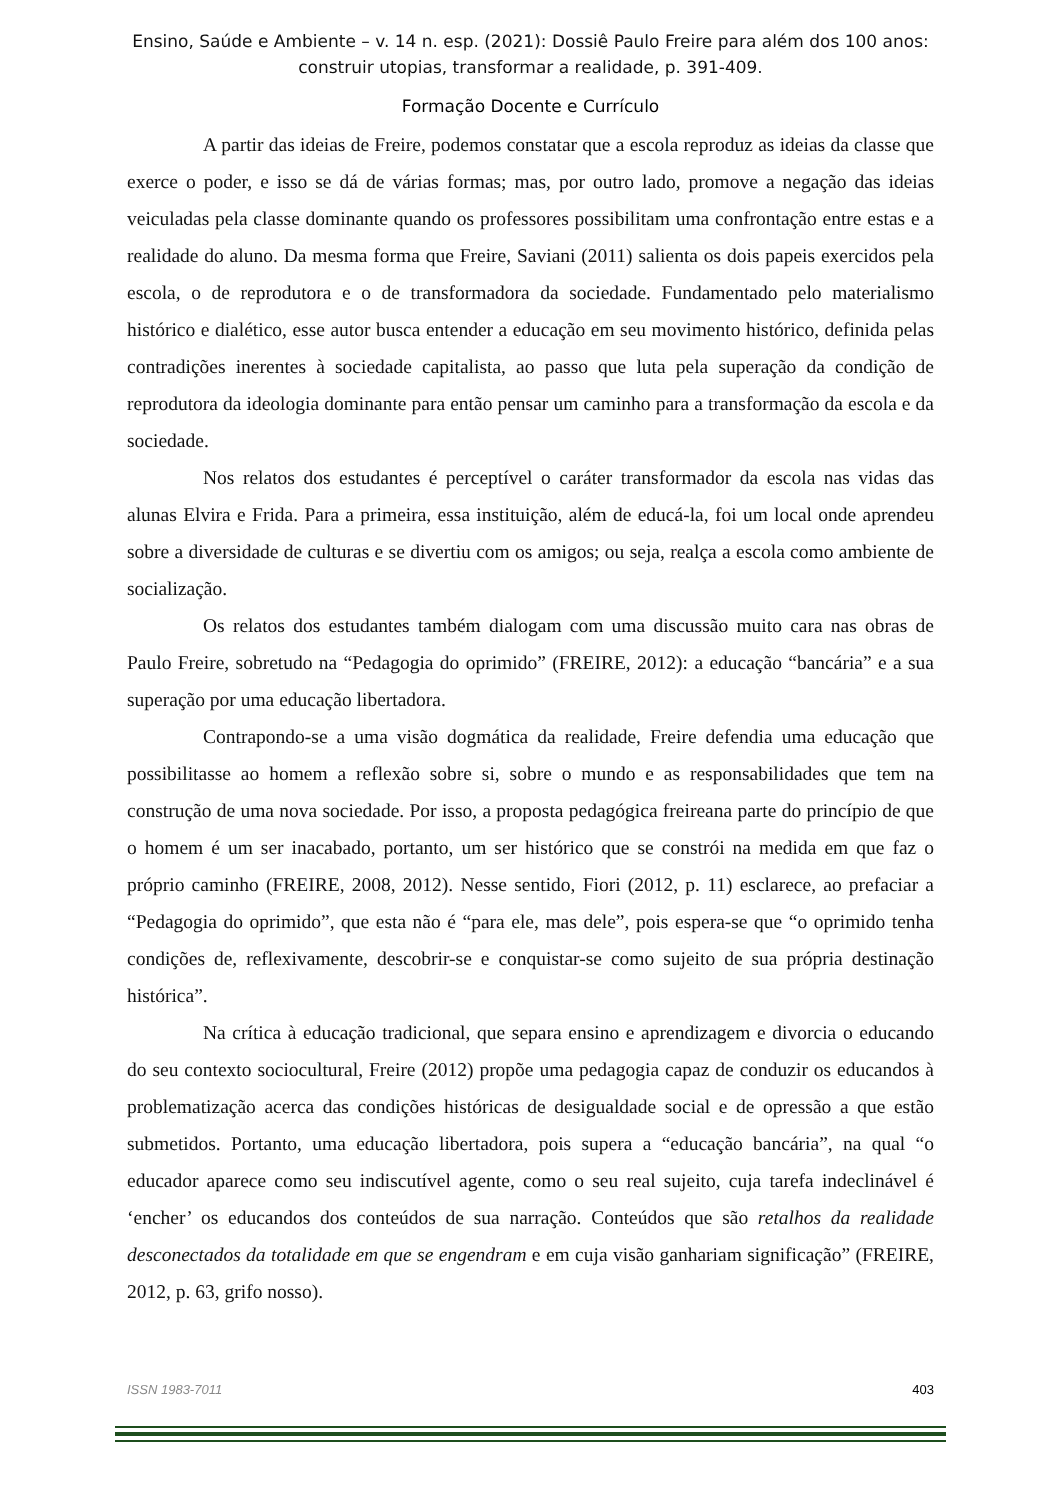Ensino, Saúde e Ambiente – v. 14 n. esp. (2021): Dossiê Paulo Freire para além dos 100 anos:
construir utopias, transformar a realidade, p. 391-409.
Formação Docente e Currículo
A partir das ideias de Freire, podemos constatar que a escola reproduz as ideias da classe que exerce o poder, e isso se dá de várias formas; mas, por outro lado, promove a negação das ideias veiculadas pela classe dominante quando os professores possibilitam uma confrontação entre estas e a realidade do aluno. Da mesma forma que Freire, Saviani (2011) salienta os dois papeis exercidos pela escola, o de reprodutora e o de transformadora da sociedade. Fundamentado pelo materialismo histórico e dialético, esse autor busca entender a educação em seu movimento histórico, definida pelas contradições inerentes à sociedade capitalista, ao passo que luta pela superação da condição de reprodutora da ideologia dominante para então pensar um caminho para a transformação da escola e da sociedade.
Nos relatos dos estudantes é perceptível o caráter transformador da escola nas vidas das alunas Elvira e Frida. Para a primeira, essa instituição, além de educá-la, foi um local onde aprendeu sobre a diversidade de culturas e se divertiu com os amigos; ou seja, realça a escola como ambiente de socialização.
Os relatos dos estudantes também dialogam com uma discussão muito cara nas obras de Paulo Freire, sobretudo na “Pedagogia do oprimido” (FREIRE, 2012): a educação “bancária” e a sua superação por uma educação libertadora.
Contrapondo-se a uma visão dogmática da realidade, Freire defendia uma educação que possibilitasse ao homem a reflexão sobre si, sobre o mundo e as responsabilidades que tem na construção de uma nova sociedade. Por isso, a proposta pedagógica freireana parte do princípio de que o homem é um ser inacabado, portanto, um ser histórico que se constrói na medida em que faz o próprio caminho (FREIRE, 2008, 2012). Nesse sentido, Fiori (2012, p. 11) esclarece, ao prefaciar a “Pedagogia do oprimido”, que esta não é “para ele, mas dele”, pois espera-se que “o oprimido tenha condições de, reflexivamente, descobrir-se e conquistar-se como sujeito de sua própria destinação histórica”.
Na crítica à educação tradicional, que separa ensino e aprendizagem e divorcia o educando do seu contexto sociocultural, Freire (2012) propõe uma pedagogia capaz de conduzir os educandos à problematização acerca das condições históricas de desigualdade social e de opressão a que estão submetidos. Portanto, uma educação libertadora, pois supera a “educação bancária”, na qual “o educador aparece como seu indiscutível agente, como o seu real sujeito, cuja tarefa indeclinável é ‘encher’ os educandos dos conteúdos de sua narração. Conteúdos que são retalhos da realidade desconectados da totalidade em que se engendram e em cuja visão ganhariam significação” (FREIRE, 2012, p. 63, grifo nosso).
ISSN 1983-7011 403